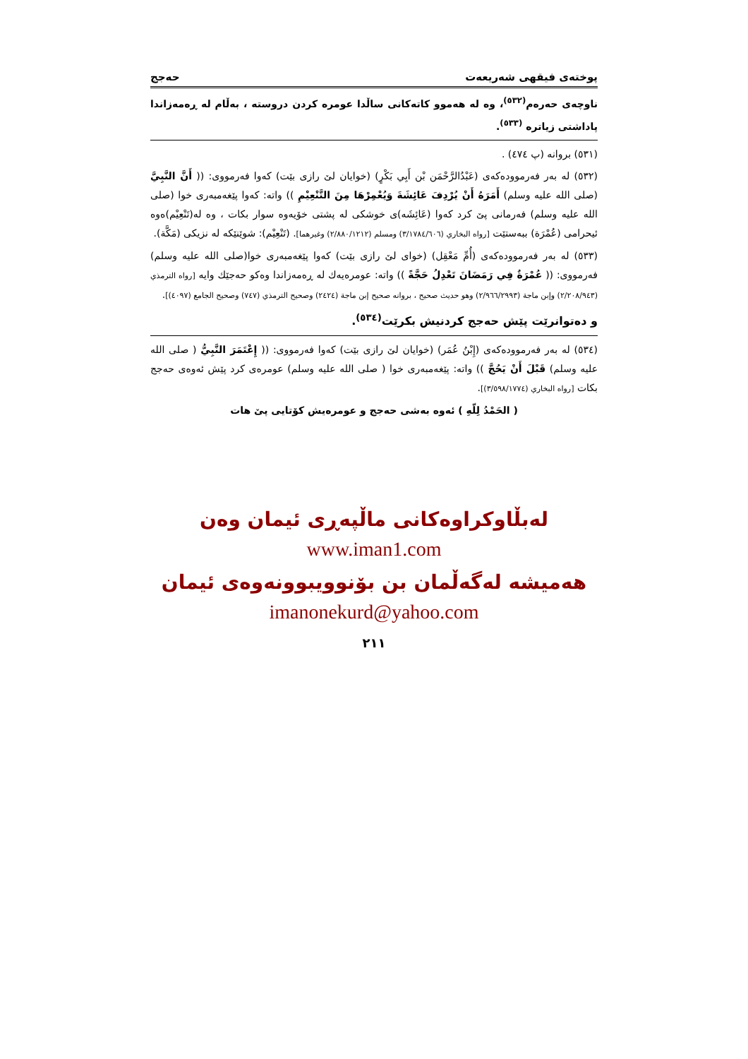پوختەی فیقهی شەریعەت حەجج
ناوچەی حەرەم<sup>(٥٣٢)</sup>، وە لە هەموو کاتەکانی ساڵدا عومرە کردن دروستە ، بەڵام لە ڕەمەزاندا پاداشتی زیاترە <sup>(٥٣٣)</sup>.
(٥٣١) بروانە (پ ٤٧٤) .
(٥٣٢) لە بەر فەرموودەکەی (عَبْدُالرَّحْمَن بْن أَبِي بَكْرٍ) (خوایان لێ رازی بێت) کەوا فەرمووی: (( أَنَّ النَّبِيَّ (صلى الله عليه وسلم) أَمَرَهُ أَنْ يُرْدِفَ عَائِشَةَ وَيُعْمِرْهَا مِنَ التَّنْعِيْمِ )) واتە: کەوا پێغەمبەری خوا (صلى الله عليه وسلم) فەرمانی پێ کرد کەوا (عَائِشَه)ی خوشکی لە پشتی خۆیەوە سوار بکات ، وە لە(تَنْعِيْم)ەوە ئیحرامی (عُمْرَة) ببەستێت [رواه البخاري (٣/١٧٨٤/٦٠٦) ومسلم (٢/٨٨٠/١٢١٢) وغيرهما]. (تَنْعِيْم): شوێنێکە لە نزیکی (مَكَّة).
(٥٣٣) لە بەر فەرموودەکەی (أُمِّ مَعْقِل) (خوای لێ رازی بێت) کەوا پێغەمبەری خوا(صلى الله عليه وسلم) فەرمووی: (( عُمْرَةٌ فِي رَمَضَانَ تَعْدِلُ حَجَّةً )) واتە: عومرەیەك لە ڕەمەزاندا وەکو حەجێك وایە [رواه الترمذي (٢/٢٠٨/٩٤٣) وإبن ماجة (٢/٩٦٦/٢٩٩٣) وهو حديث صحيح ، بروانە صحيح إبن ماجة (٢٤٢٤) وصحيح الترمذي (٧٤٧) وصحيح الجامع (٤٠٩٧)].
و دەتوانرێت پێش حەجج کردنیش بکرێت<sup>(٥٣٤)</sup>.
(٥٣٤) لە بەر فەرموودەکەی (إِبْنُ عُمَر) (خوایان لێ رازی بێت) کەوا فەرمووی: (( إِعْتَمَرَ النَّبِيُّ ( صلى الله عليه وسلم) قَبْلَ أَنْ يَحُجَّ )) واتە: پێغەمبەری خوا ( صلى الله عليه وسلم) عومرەی کرد پێش ئەوەی حەجج بکات [رواه البخاري (٣/٥٩٨/١٧٧٤)].
( الحَمْدُ لِلّهِ ) ئەوە بەشی حەجج و عومرەیش کۆتایی پێ هات
لەبڵاوکراوەکانی ماڵپەڕی ئیمان وەن
www.iman1.com
هەمیشە لەگەڵمان بن بۆنوویبوونەوەی ئیمان
imanonekurd@yahoo.com
٢١١